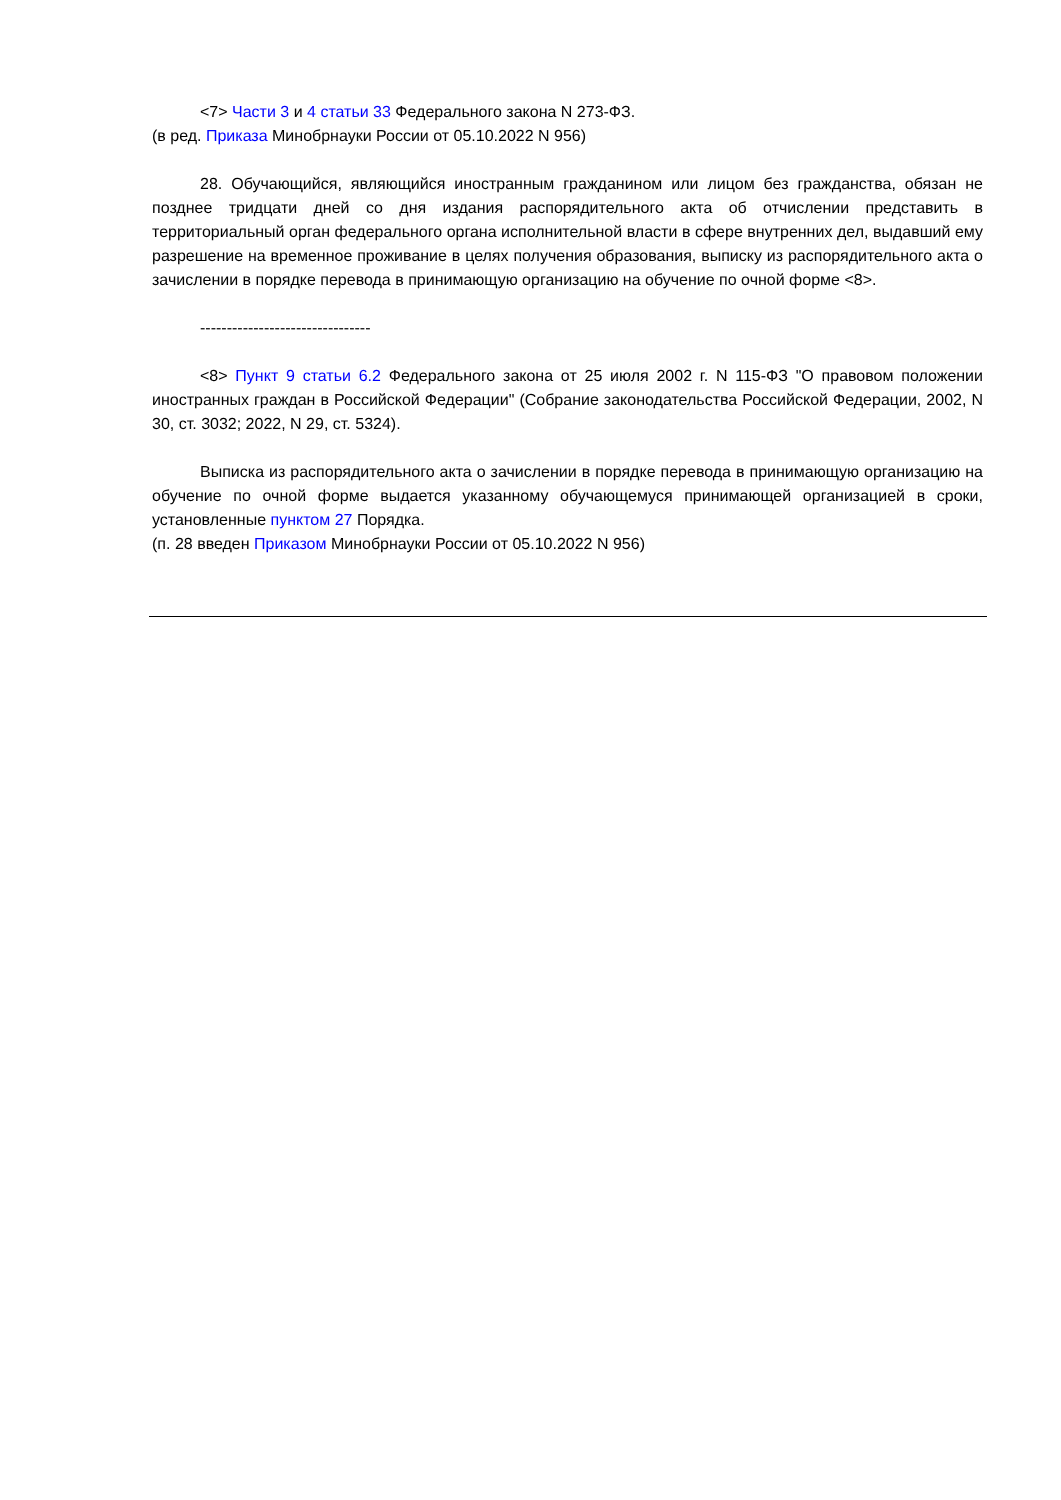<7> Части 3 и 4 статьи 33 Федерального закона N 273-ФЗ.
(в ред. Приказа Минобрнауки России от 05.10.2022 N 956)
28. Обучающийся, являющийся иностранным гражданином или лицом без гражданства, обязан не позднее тридцати дней со дня издания распорядительного акта об отчислении представить в территориальный орган федерального органа исполнительной власти в сфере внутренних дел, выдавший ему разрешение на временное проживание в целях получения образования, выписку из распорядительного акта о зачислении в порядке перевода в принимающую организацию на обучение по очной форме <8>.
--------------------------------
<8> Пункт 9 статьи 6.2 Федерального закона от 25 июля 2002 г. N 115-ФЗ "О правовом положении иностранных граждан в Российской Федерации" (Собрание законодательства Российской Федерации, 2002, N 30, ст. 3032; 2022, N 29, ст. 5324).
Выписка из распорядительного акта о зачислении в порядке перевода в принимающую организацию на обучение по очной форме выдается указанному обучающемуся принимающей организацией в сроки, установленные пунктом 27 Порядка.
(п. 28 введен Приказом Минобрнауки России от 05.10.2022 N 956)